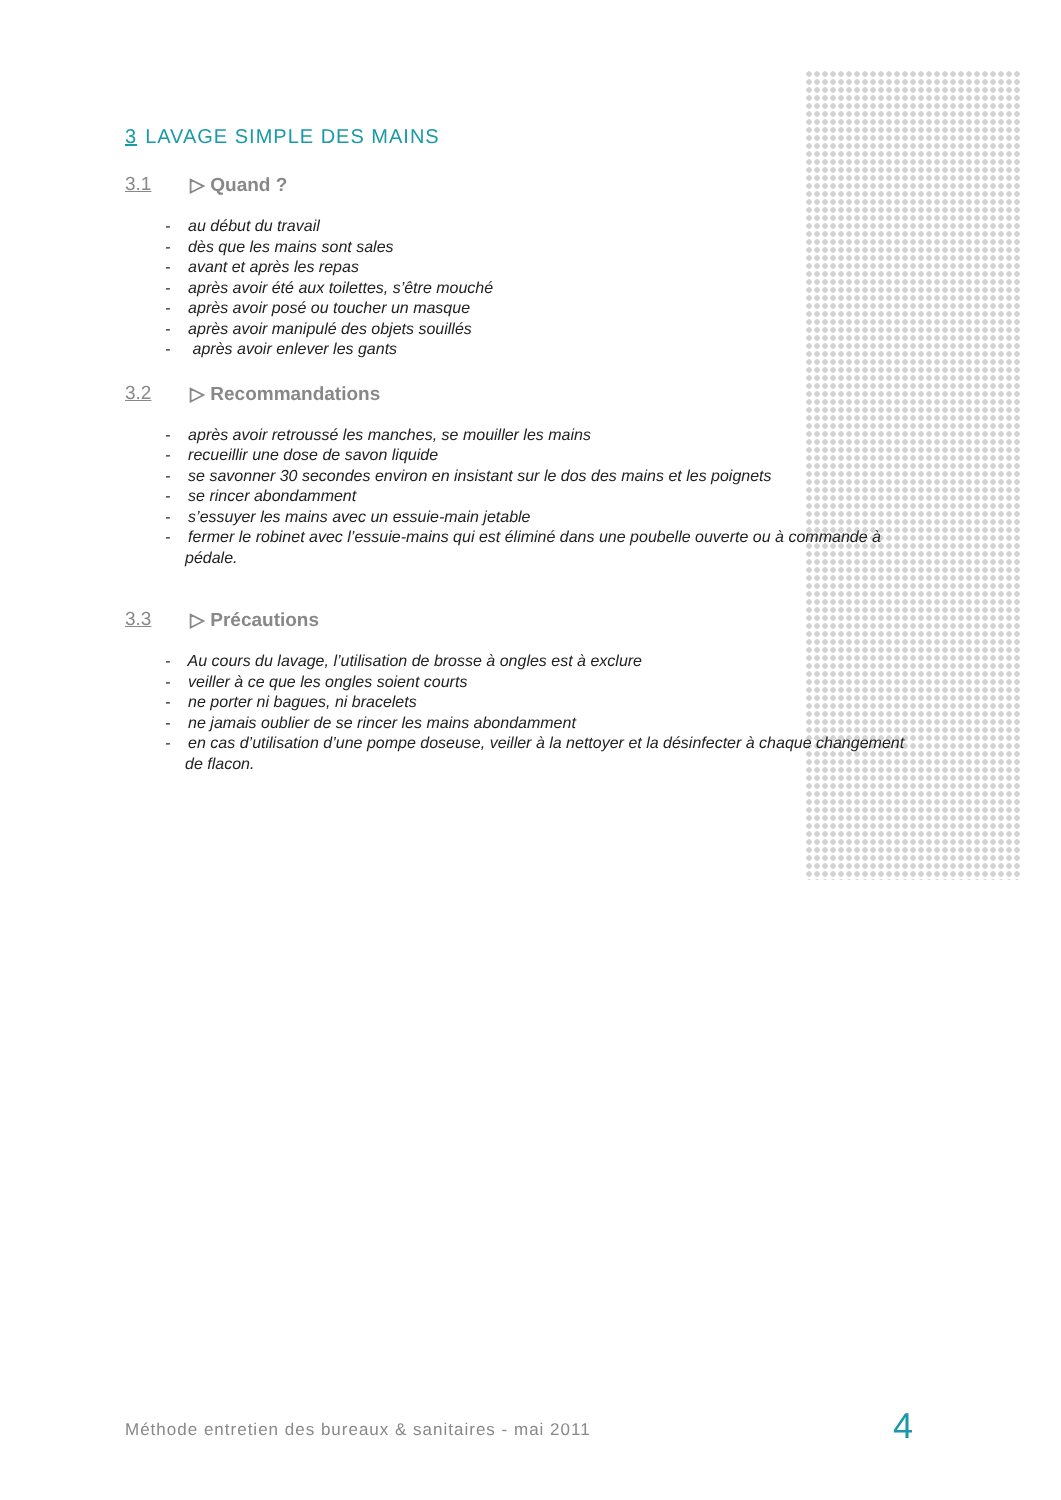3 LAVAGE SIMPLE DES MAINS
3.1 ▷ Quand ?
- au début du travail
- dès que les mains sont sales
- avant et après les repas
- après avoir été aux toilettes, s’être mouché
- après avoir posé ou toucher un masque
- après avoir manipulé des objets souillés
- après avoir enlever les gants
3.2 ▷ Recommandations
- après avoir retroussé les manches, se mouiller les mains
- recueillir une dose de savon liquide
- se savonner 30 secondes environ en insistant sur le dos des mains et les poignets
- se rincer abondamment
- s’essuyer les mains avec un essuie-main jetable
- fermer le robinet avec l’essuie-mains qui est éliminé dans une poubelle ouverte ou à commande à pédale.
3.3 ▷ Précautions
- Au cours du lavage, l’utilisation de brosse à ongles est à exclure
- veiller à ce que les ongles soient courts
- ne porter ni bagues, ni bracelets
- ne jamais oublier de se rincer les mains abondamment
- en cas d’utilisation d’une pompe doseuse, veiller à la nettoyer et la désinfecter à chaque changement de flacon.
Méthode entretien des bureaux & sanitaires - mai 2011
4